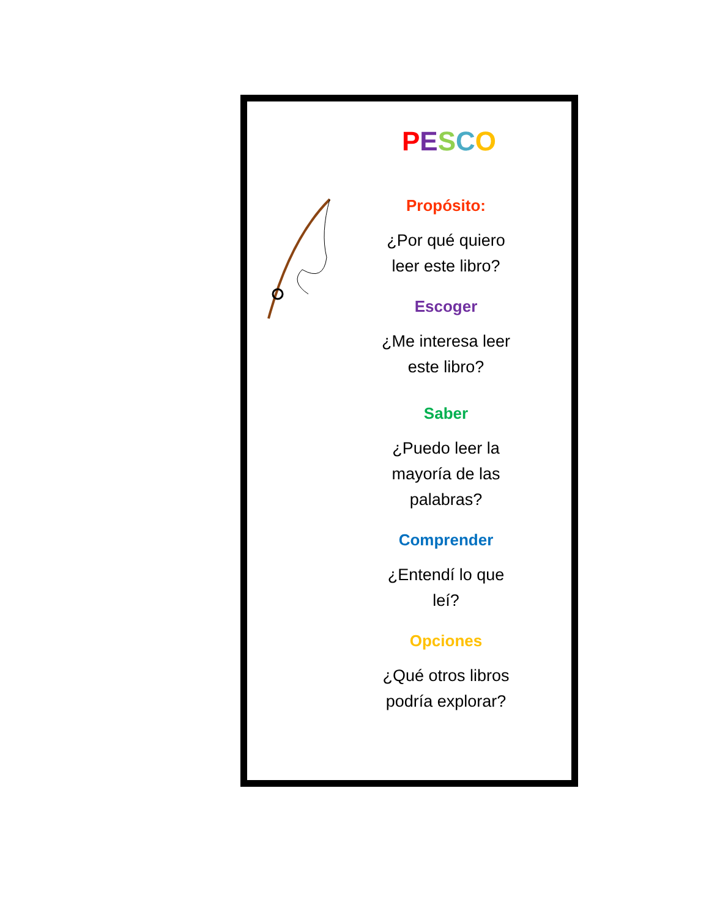PESCO
Propósito:
¿Por qué quiero
leer este libro?
Escoger
¿Me interesa leer
este libro?
Saber
¿Puedo leer la
mayoría de las
palabras?
Comprender
¿Entendí lo que
leí?
Opciones
¿Qué otros libros
podría explorar?